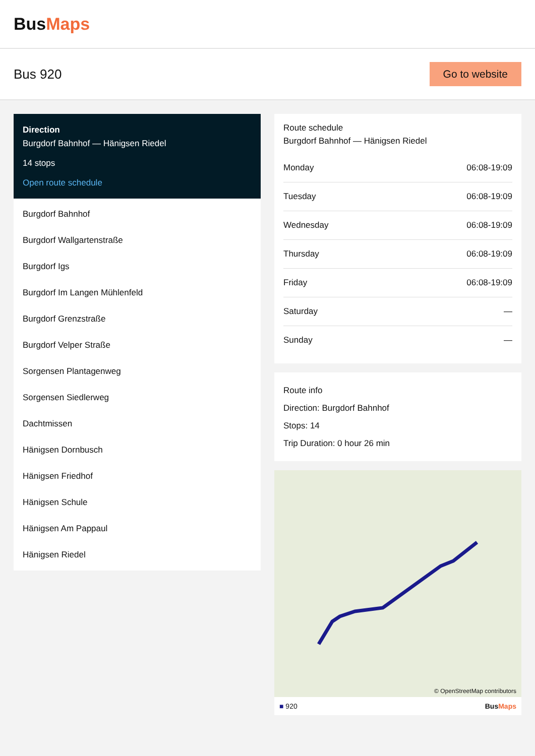BusMaps
Bus 920
Go to website
Direction
Burgdorf Bahnhof — Hänigsen Riedel
14 stops
Open route schedule
Burgdorf Bahnhof
Burgdorf Wallgartenstraße
Burgdorf Igs
Burgdorf Im Langen Mühlenfeld
Burgdorf Grenzstraße
Burgdorf Velper Straße
Sorgensen Plantagenweg
Sorgensen Siedlerweg
Dachtmissen
Hänigsen Dornbusch
Hänigsen Friedhof
Hänigsen Schule
Hänigsen Am Pappaul
Hänigsen Riedel
Route schedule
Burgdorf Bahnhof — Hänigsen Riedel
| Monday | 06:08-19:09 |
| Tuesday | 06:08-19:09 |
| Wednesday | 06:08-19:09 |
| Thursday | 06:08-19:09 |
| Friday | 06:08-19:09 |
| Saturday | — |
| Sunday | — |
Route info
Direction: Burgdorf Bahnhof
Stops: 14
Trip Duration: 0 hour 26 min
© OpenStreetMap contributors
■ 920 BusMaps